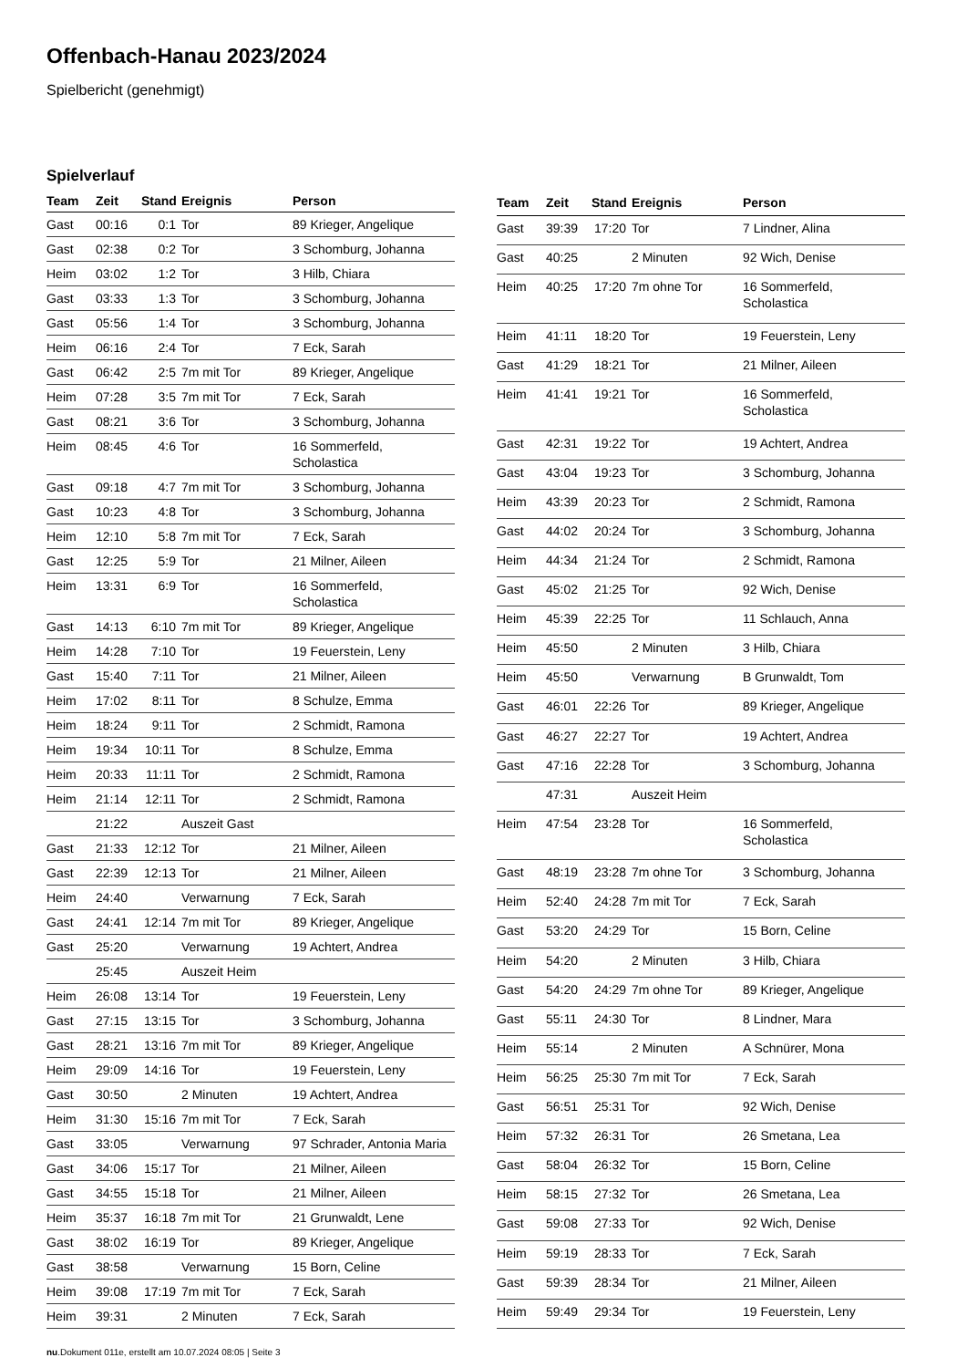Offenbach-Hanau 2023/2024
Spielbericht (genehmigt)
Spielverlauf
| Team | Zeit | Stand | Ereignis | Person |
| --- | --- | --- | --- | --- |
| Gast | 00:16 | 0:1 | Tor | 89 Krieger, Angelique |
| Gast | 02:38 | 0:2 | Tor | 3 Schomburg, Johanna |
| Heim | 03:02 | 1:2 | Tor | 3 Hilb, Chiara |
| Gast | 03:33 | 1:3 | Tor | 3 Schomburg, Johanna |
| Gast | 05:56 | 1:4 | Tor | 3 Schomburg, Johanna |
| Heim | 06:16 | 2:4 | Tor | 7 Eck, Sarah |
| Gast | 06:42 | 2:5 | 7m mit Tor | 89 Krieger, Angelique |
| Heim | 07:28 | 3:5 | 7m mit Tor | 7 Eck, Sarah |
| Gast | 08:21 | 3:6 | Tor | 3 Schomburg, Johanna |
| Heim | 08:45 | 4:6 | Tor | 16 Sommerfeld, Scholastica |
| Gast | 09:18 | 4:7 | 7m mit Tor | 3 Schomburg, Johanna |
| Gast | 10:23 | 4:8 | Tor | 3 Schomburg, Johanna |
| Heim | 12:10 | 5:8 | 7m mit Tor | 7 Eck, Sarah |
| Gast | 12:25 | 5:9 | Tor | 21 Milner, Aileen |
| Heim | 13:31 | 6:9 | Tor | 16 Sommerfeld, Scholastica |
| Gast | 14:13 | 6:10 | 7m mit Tor | 89 Krieger, Angelique |
| Heim | 14:28 | 7:10 | Tor | 19 Feuerstein, Leny |
| Gast | 15:40 | 7:11 | Tor | 21 Milner, Aileen |
| Heim | 17:02 | 8:11 | Tor | 8 Schulze, Emma |
| Heim | 18:24 | 9:11 | Tor | 2 Schmidt, Ramona |
| Heim | 19:34 | 10:11 | Tor | 8 Schulze, Emma |
| Heim | 20:33 | 11:11 | Tor | 2 Schmidt, Ramona |
| Heim | 21:14 | 12:11 | Tor | 2 Schmidt, Ramona |
| | 21:22 | | Auszeit Gast | |
| Gast | 21:33 | 12:12 | Tor | 21 Milner, Aileen |
| Gast | 22:39 | 12:13 | Tor | 21 Milner, Aileen |
| Heim | 24:40 | | Verwarnung | 7 Eck, Sarah |
| Gast | 24:41 | 12:14 | 7m mit Tor | 89 Krieger, Angelique |
| Gast | 25:20 | | Verwarnung | 19 Achtert, Andrea |
| | 25:45 | | Auszeit Heim | |
| Heim | 26:08 | 13:14 | Tor | 19 Feuerstein, Leny |
| Gast | 27:15 | 13:15 | Tor | 3 Schomburg, Johanna |
| Gast | 28:21 | 13:16 | 7m mit Tor | 89 Krieger, Angelique |
| Heim | 29:09 | 14:16 | Tor | 19 Feuerstein, Leny |
| Gast | 30:50 | | 2 Minuten | 19 Achtert, Andrea |
| Heim | 31:30 | 15:16 | 7m mit Tor | 7 Eck, Sarah |
| Gast | 33:05 | | Verwarnung | 97 Schrader, Antonia Maria |
| Gast | 34:06 | 15:17 | Tor | 21 Milner, Aileen |
| Gast | 34:55 | 15:18 | Tor | 21 Milner, Aileen |
| Heim | 35:37 | 16:18 | 7m mit Tor | 21 Grunwaldt, Lene |
| Gast | 38:02 | 16:19 | Tor | 89 Krieger, Angelique |
| Gast | 38:58 | | Verwarnung | 15 Born, Celine |
| Heim | 39:08 | 17:19 | 7m mit Tor | 7 Eck, Sarah |
| Heim | 39:31 | | 2 Minuten | 7 Eck, Sarah |
| Team | Zeit | Stand | Ereignis | Person |
| --- | --- | --- | --- | --- |
| Gast | 39:39 | 17:20 | Tor | 7 Lindner, Alina |
| Gast | 40:25 | | 2 Minuten | 92 Wich, Denise |
| Heim | 40:25 | 17:20 | 7m ohne Tor | 16 Sommerfeld, Scholastica |
| Heim | 41:11 | 18:20 | Tor | 19 Feuerstein, Leny |
| Gast | 41:29 | 18:21 | Tor | 21 Milner, Aileen |
| Heim | 41:41 | 19:21 | Tor | 16 Sommerfeld, Scholastica |
| Gast | 42:31 | 19:22 | Tor | 19 Achtert, Andrea |
| Gast | 43:04 | 19:23 | Tor | 3 Schomburg, Johanna |
| Heim | 43:39 | 20:23 | Tor | 2 Schmidt, Ramona |
| Gast | 44:02 | 20:24 | Tor | 3 Schomburg, Johanna |
| Heim | 44:34 | 21:24 | Tor | 2 Schmidt, Ramona |
| Gast | 45:02 | 21:25 | Tor | 92 Wich, Denise |
| Heim | 45:39 | 22:25 | Tor | 11 Schlauch, Anna |
| Heim | 45:50 | | 2 Minuten | 3 Hilb, Chiara |
| Heim | 45:50 | | Verwarnung | B Grunwaldt, Tom |
| Gast | 46:01 | 22:26 | Tor | 89 Krieger, Angelique |
| Gast | 46:27 | 22:27 | Tor | 19 Achtert, Andrea |
| Gast | 47:16 | 22:28 | Tor | 3 Schomburg, Johanna |
| | 47:31 | | Auszeit Heim | |
| Heim | 47:54 | 23:28 | Tor | 16 Sommerfeld, Scholastica |
| Gast | 48:19 | 23:28 | 7m ohne Tor | 3 Schomburg, Johanna |
| Heim | 52:40 | 24:28 | 7m mit Tor | 7 Eck, Sarah |
| Gast | 53:20 | 24:29 | Tor | 15 Born, Celine |
| Heim | 54:20 | | 2 Minuten | 3 Hilb, Chiara |
| Gast | 54:20 | 24:29 | 7m ohne Tor | 89 Krieger, Angelique |
| Gast | 55:11 | 24:30 | Tor | 8 Lindner, Mara |
| Heim | 55:14 | | 2 Minuten | A Schnürer, Mona |
| Heim | 56:25 | 25:30 | 7m mit Tor | 7 Eck, Sarah |
| Gast | 56:51 | 25:31 | Tor | 92 Wich, Denise |
| Heim | 57:32 | 26:31 | Tor | 26 Smetana, Lea |
| Gast | 58:04 | 26:32 | Tor | 15 Born, Celine |
| Heim | 58:15 | 27:32 | Tor | 26 Smetana, Lea |
| Gast | 59:08 | 27:33 | Tor | 92 Wich, Denise |
| Heim | 59:19 | 28:33 | Tor | 7 Eck, Sarah |
| Gast | 59:39 | 28:34 | Tor | 21 Milner, Aileen |
| Heim | 59:49 | 29:34 | Tor | 19 Feuerstein, Leny |
nu.Dokument 011e, erstellt am 10.07.2024 08:05 | Seite 3